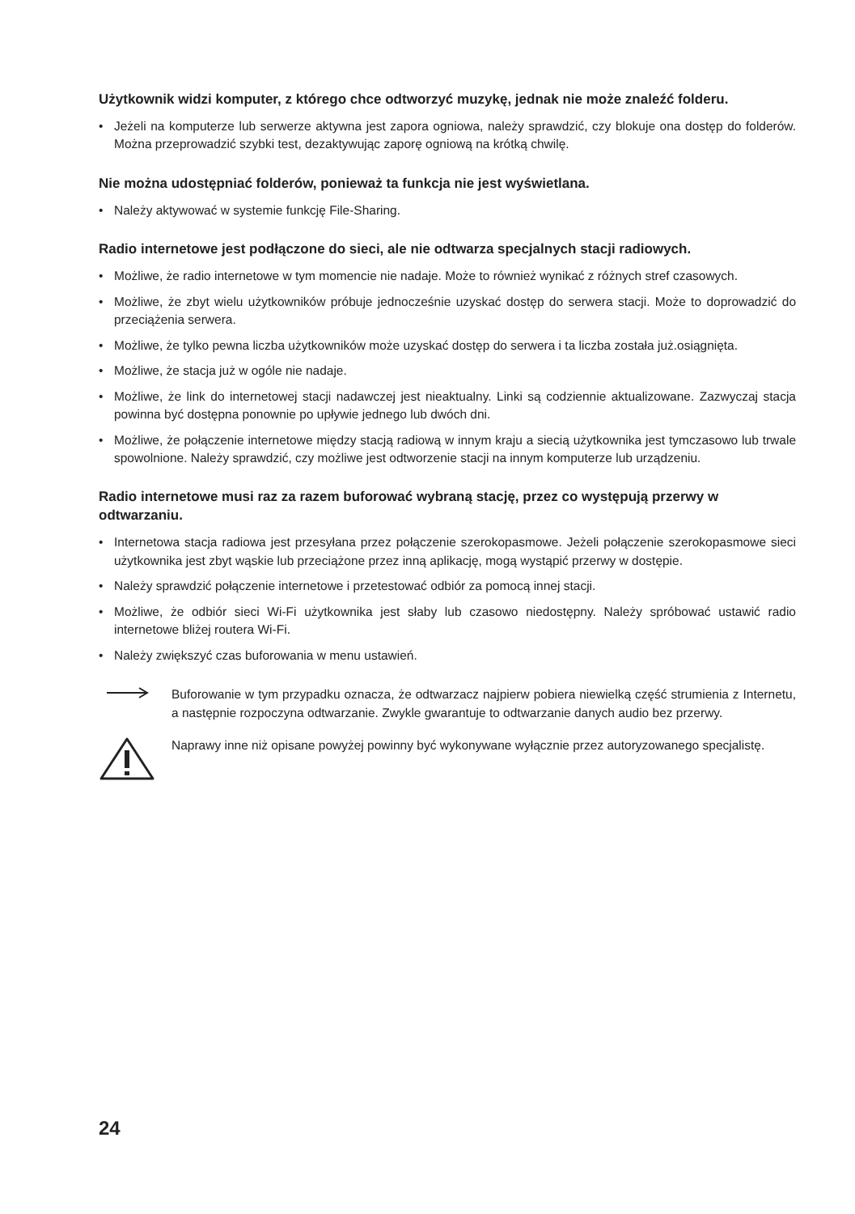Użytkownik widzi komputer, z którego chce odtworzyć muzykę, jednak nie może znaleźć folderu.
• Jeżeli na komputerze lub serwerze aktywna jest zapora ogniowa, należy sprawdzić, czy blokuje ona dostęp do folderów. Można przeprowadzić szybki test, dezaktywując zaporę ogniową na krótką chwilę.
Nie można udostępniać folderów, ponieważ ta funkcja nie jest wyświetlana.
• Należy aktywować w systemie funkcję File-Sharing.
Radio internetowe jest podłączone do sieci, ale nie odtwarza specjalnych stacji radiowych.
• Możliwe, że radio internetowe w tym momencie nie nadaje. Może to również wynikać z różnych stref czasowych.
• Możliwe, że zbyt wielu użytkowników próbuje jednocześnie uzyskać dostęp do serwera stacji. Może to doprowadzić do przeciążenia serwera.
• Możliwe, że tylko pewna liczba użytkowników może uzyskać dostęp do serwera i ta liczba została już.osiągnięta.
• Możliwe, że stacja już w ogóle nie nadaje.
• Możliwe, że link do internetowej stacji nadawczej jest nieaktualny. Linki są codziennie aktualizowane. Zazwyczaj stacja powinna być dostępna ponownie po upływie jednego lub dwóch dni.
• Możliwe, że połączenie internetowe między stacją radiową w innym kraju a siecią użytkownika jest tymczasowo lub trwale spowolnione. Należy sprawdzić, czy możliwe jest odtworzenie stacji na innym komputerze lub urządzeniu.
Radio internetowe musi raz za razem buforować wybraną stację, przez co występują przerwy w odtwarzaniu.
• Internetowa stacja radiowa jest przesyłana przez połączenie szerokopasmowe. Jeżeli połączenie szerokopasmowe sieci użytkownika jest zbyt wąskie lub przeciążone przez inną aplikację, mogą wystąpić przerwy w dostępie.
• Należy sprawdzić połączenie internetowe i przetestować odbiór za pomocą innej stacji.
• Możliwe, że odbiór sieci Wi-Fi użytkownika jest słaby lub czasowo niedostępny. Należy spróbować ustawić radio internetowe bliżej routera Wi-Fi.
• Należy zwiększyć czas buforowania w menu ustawień.
Buforowanie w tym przypadku oznacza, że odtwarzacz najpierw pobiera niewielką część strumienia z Internetu, a następnie rozpoczyna odtwarzanie. Zwykle gwarantuje to odtwarzanie danych audio bez przerwy.
Naprawy inne niż opisane powyżej powinny być wykonywane wyłącznie przez autoryzowanego specjalistę.
24